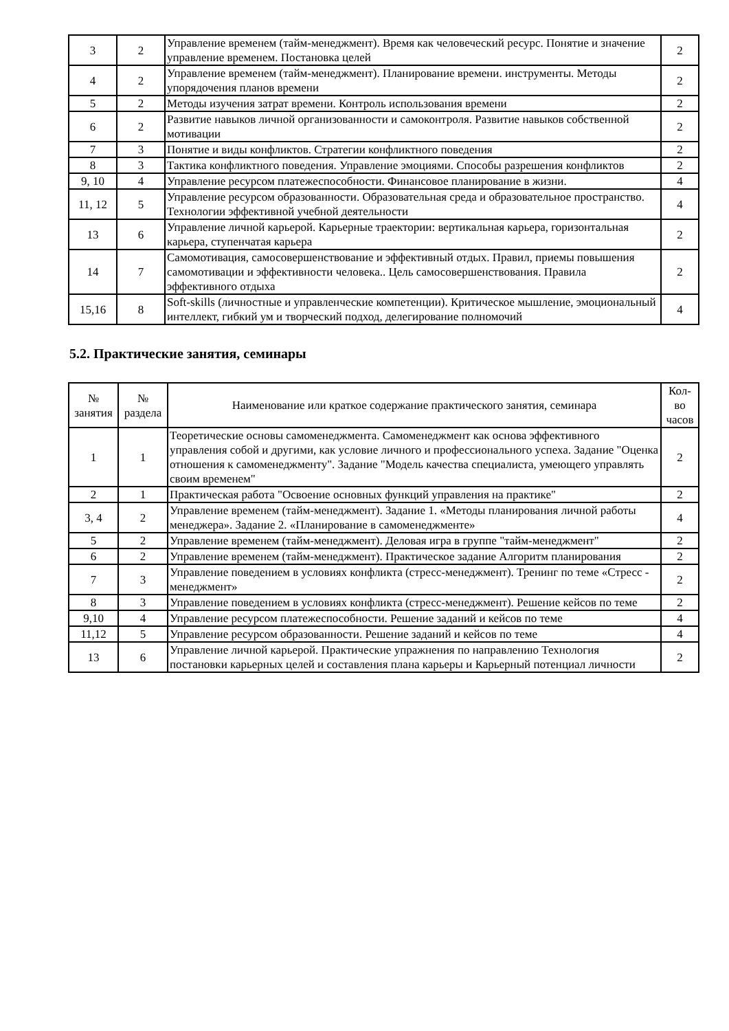| 3 | 2 | Управление временем (тайм-менеджмент). Время как человеческий ресурс. Понятие и значение управление временем. Постановка целей | 2 |
| 4 | 2 | Управление временем (тайм-менеджмент). Планирование времени. инструменты. Методы упорядочения планов времени | 2 |
| 5 | 2 | Методы изучения затрат времени. Контроль использования времени | 2 |
| 6 | 2 | Развитие навыков личной организованности и самоконтроля. Развитие навыков собственной мотивации | 2 |
| 7 | 3 | Понятие и виды конфликтов. Стратегии конфликтного поведения | 2 |
| 8 | 3 | Тактика конфликтного поведения. Управление эмоциями. Способы разрешения конфликтов | 2 |
| 9, 10 | 4 | Управление ресурсом платежеспособности. Финансовое планирование в жизни. | 4 |
| 11, 12 | 5 | Управление ресурсом образованности. Образовательная среда и образовательное пространство. Технологии эффективной учебной деятельности | 4 |
| 13 | 6 | Управление личной карьерой. Карьерные траектории: вертикальная карьера, горизонтальная карьера, ступенчатая карьера | 2 |
| 14 | 7 | Самомотивация, самосовершенствование и эффективный отдых. Правил, приемы повышения самомотивации и эффективности человека.. Цель самосовершенствования. Правила эффективного отдыха | 2 |
| 15,16 | 8 | Soft-skills (личностные и управленческие компетенции). Критическое мышление, эмоциональный интеллект, гибкий ум и творческий подход, делегирование полномочий | 4 |
5.2. Практические занятия, семинары
| № занятия | № раздела | Наименование или краткое содержание практического занятия, семинара | Кол-во часов |
| --- | --- | --- | --- |
| 1 | 1 | Теоретические основы самоменеджмента. Самоменеджмент как основа эффективного управления собой и другими, как условие личного и профессионального успеха. Задание "Оценка отношения к самоменеджменту". Задание "Модель качества специалиста, умеющего управлять своим временем" | 2 |
| 2 | 1 | Практическая работа "Освоение основных функций управления на практике" | 2 |
| 3, 4 | 2 | Управление временем (тайм-менеджмент). Задание 1. «Методы планирования личной работы менеджера». Задание 2. «Планирование в самоменеджменте» | 4 |
| 5 | 2 | Управление временем (тайм-менеджмент). Деловая игра в группе "тайм-менеджмент" | 2 |
| 6 | 2 | Управление временем (тайм-менеджмент). Практическое задание Алгоритм планирования | 2 |
| 7 | 3 | Управление поведением в условиях конфликта (стресс-менеджмент). Тренинг по теме «Стресс - менеджмент» | 2 |
| 8 | 3 | Управление поведением в условиях конфликта (стресс-менеджмент). Решение кейсов по теме | 2 |
| 9,10 | 4 | Управление ресурсом платежеспособности. Решение заданий и кейсов по теме | 4 |
| 11,12 | 5 | Управление ресурсом образованности. Решение заданий и кейсов по теме | 4 |
| 13 | 6 | Управление личной карьерой. Практические упражнения по направлению Технология постановки карьерных целей и составления плана карьеры и Карьерный потенциал личности | 2 |